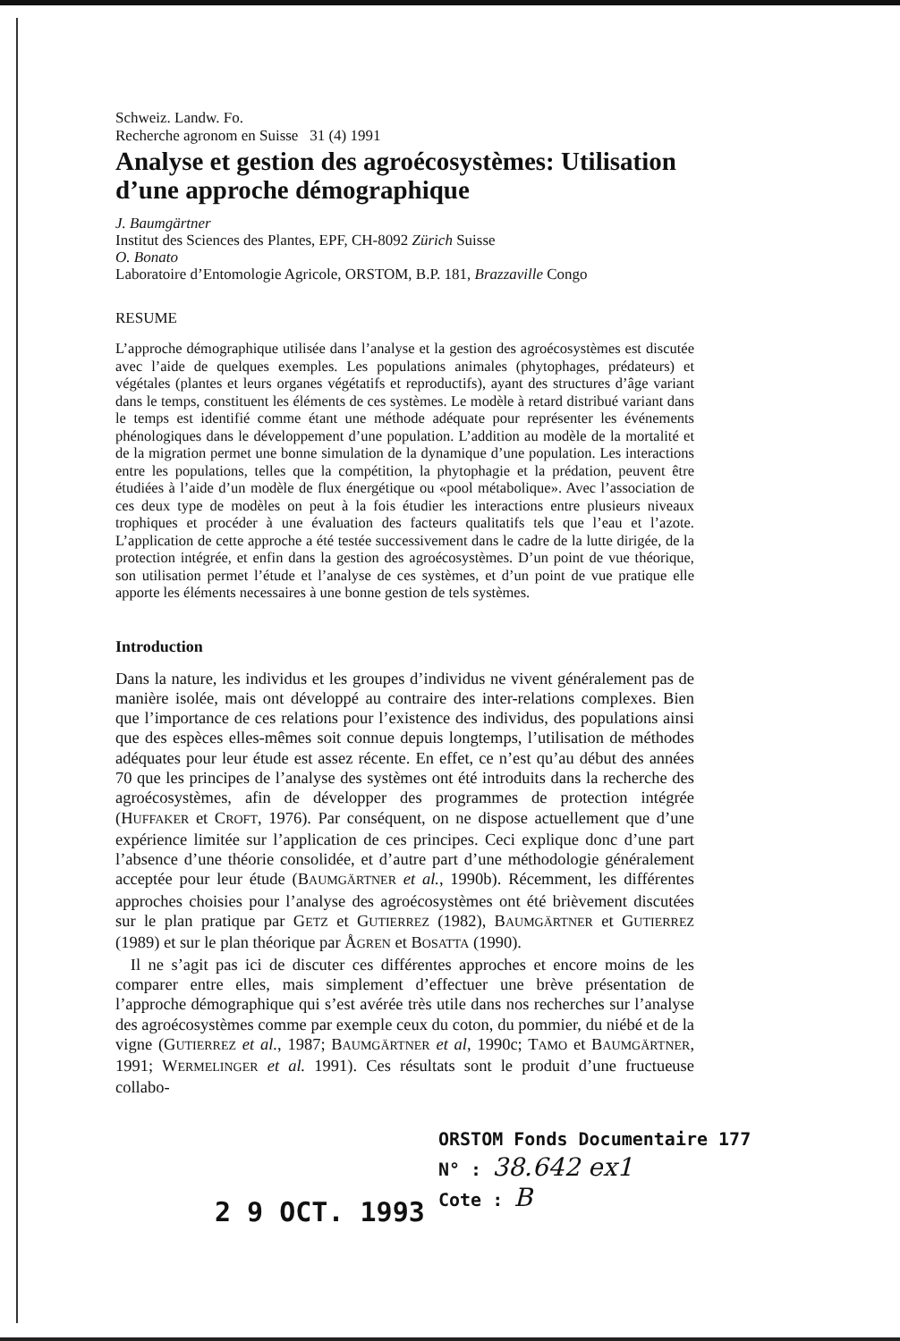Schweiz. Landw. Fo.
Recherche agronom en Suisse 31 (4) 1991
Analyse et gestion des agroécosystèmes: Utilisation d’une approche démographique
J. Baumgärtner
Institut des Sciences des Plantes, EPF, CH-8092 Zürich Suisse
O. Bonato
Laboratoire d’Entomologie Agricole, ORSTOM, B.P. 181, Brazzaville Congo
RESUME
L’approche démographique utilisée dans l’analyse et la gestion des agroécosystèmes est discutée avec l’aide de quelques exemples. Les populations animales (phytophages, prédateurs) et végétales (plantes et leurs organes végétatifs et reproductifs), ayant des structures d’âge variant dans le temps, constituent les éléments de ces systèmes. Le modèle à retard distribué variant dans le temps est identifié comme étant une méthode adéquate pour représenter les événements phénologiques dans le développement d’une population. L’addition au modèle de la mortalité et de la migration permet une bonne simulation de la dynamique d’une population. Les interactions entre les populations, telles que la compétition, la phytophagie et la prédation, peuvent être étudiées à l’aide d’un modèle de flux énergétique ou «pool métabolique». Avec l’association de ces deux type de modèles on peut à la fois étudier les interactions entre plusieurs niveaux trophiques et procéder à une évaluation des facteurs qualitatifs tels que l’eau et l’azote. L’application de cette approche a été testée successivement dans le cadre de la lutte dirigée, de la protection intégrée, et enfin dans la gestion des agroécosystèmes. D’un point de vue théorique, son utilisation permet l’étude et l’analyse de ces systèmes, et d’un point de vue pratique elle apporte les éléments necessaires à une bonne gestion de tels systèmes.
Introduction
Dans la nature, les individus et les groupes d’individus ne vivent généralement pas de manière isolée, mais ont développé au contraire des inter-relations complexes. Bien que l’importance de ces relations pour l’existence des individus, des populations ainsi que des espèces elles-mêmes soit connue depuis longtemps, l’utilisation de méthodes adéquates pour leur étude est assez récente. En effet, ce n’est qu’au début des années 70 que les principes de l’analyse des systèmes ont été introduits dans la recherche des agroécosystèmes, afin de développer des programmes de protection intégrée (HUFFAKER et CROFT, 1976). Par conséquent, on ne dispose actuellement que d’une expérience limitée sur l’application de ces principes. Ceci explique donc d’une part l’absence d’une théorie consolidée, et d’autre part d’une méthodologie généralement acceptée pour leur étude (BAUMGÄRTNER et al., 1990b). Récemment, les différentes approches choisies pour l’analyse des agroécosystèmes ont été brièvement discutées sur le plan pratique par GETZ et GUTIERREZ (1982), BAUMGÄRTNER et GUTIERREZ (1989) et sur le plan théorique par ÅGREN et BOSATTA (1990).
Il ne s’agit pas ici de discuter ces différentes approches et encore moins de les comparer entre elles, mais simplement d’effectuer une brève présentation de l’approche démographique qui s’est avérée très utile dans nos recherches sur l’analyse des agroécosystèmes comme par exemple ceux du coton, du pommier, du niébé et de la vigne (GUTIERREZ et al., 1987; BAUMGÄRTNER et al, 1990c; TAMO et BAUMGÄRTNER, 1991; WERMELINGER et al. 1991). Ces résultats sont le produit d’une fructueuse collabo-
2 9 OCT. 1993
ORSTOM Fonds Documentaire 177
N° : 38.642 ex1
Cote : B